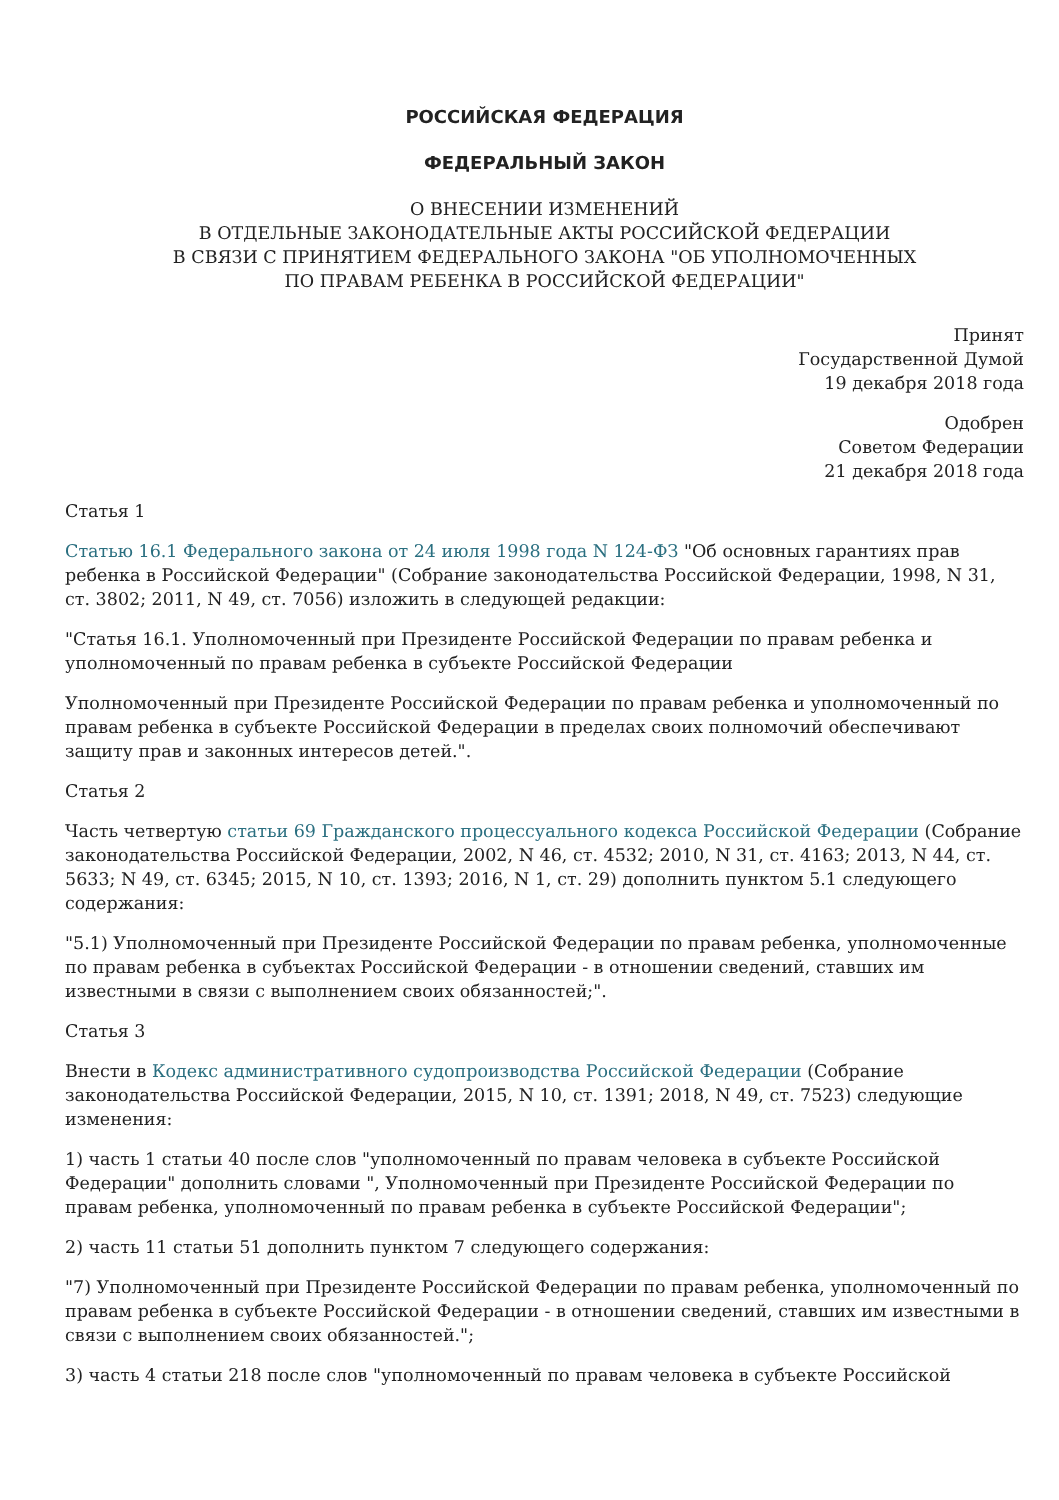РОССИЙСКАЯ ФЕДЕРАЦИЯ
ФЕДЕРАЛЬНЫЙ ЗАКОН
О ВНЕСЕНИИ ИЗМЕНЕНИЙ
В ОТДЕЛЬНЫЕ ЗАКОНОДАТЕЛЬНЫЕ АКТЫ РОССИЙСКОЙ ФЕДЕРАЦИИ
В СВЯЗИ С ПРИНЯТИЕМ ФЕДЕРАЛЬНОГО ЗАКОНА "ОБ УПОЛНОМОЧЕННЫХ
ПО ПРАВАМ РЕБЕНКА В РОССИЙСКОЙ ФЕДЕРАЦИИ"
Принят
Государственной Думой
19 декабря 2018 года
Одобрен
Советом Федерации
21 декабря 2018 года
Статья 1
Статью 16.1 Федерального закона от 24 июля 1998 года N 124-ФЗ "Об основных гарантиях прав ребенка в Российской Федерации" (Собрание законодательства Российской Федерации, 1998, N 31, ст. 3802; 2011, N 49, ст. 7056) изложить в следующей редакции:
"Статья 16.1. Уполномоченный при Президенте Российской Федерации по правам ребенка и уполномоченный по правам ребенка в субъекте Российской Федерации
Уполномоченный при Президенте Российской Федерации по правам ребенка и уполномоченный по правам ребенка в субъекте Российской Федерации в пределах своих полномочий обеспечивают защиту прав и законных интересов детей.".
Статья 2
Часть четвертую статьи 69 Гражданского процессуального кодекса Российской Федерации (Собрание законодательства Российской Федерации, 2002, N 46, ст. 4532; 2010, N 31, ст. 4163; 2013, N 44, ст. 5633; N 49, ст. 6345; 2015, N 10, ст. 1393; 2016, N 1, ст. 29) дополнить пунктом 5.1 следующего содержания:
"5.1) Уполномоченный при Президенте Российской Федерации по правам ребенка, уполномоченные по правам ребенка в субъектах Российской Федерации - в отношении сведений, ставших им известными в связи с выполнением своих обязанностей;".
Статья 3
Внести в Кодекс административного судопроизводства Российской Федерации (Собрание законодательства Российской Федерации, 2015, N 10, ст. 1391; 2018, N 49, ст. 7523) следующие изменения:
1) часть 1 статьи 40 после слов "уполномоченный по правам человека в субъекте Российской Федерации" дополнить словами ", Уполномоченный при Президенте Российской Федерации по правам ребенка, уполномоченный по правам ребенка в субъекте Российской Федерации";
2) часть 11 статьи 51 дополнить пунктом 7 следующего содержания:
"7) Уполномоченный при Президенте Российской Федерации по правам ребенка, уполномоченный по правам ребенка в субъекте Российской Федерации - в отношении сведений, ставших им известными в связи с выполнением своих обязанностей.";
3) часть 4 статьи 218 после слов "уполномоченный по правам человека в субъекте Российской